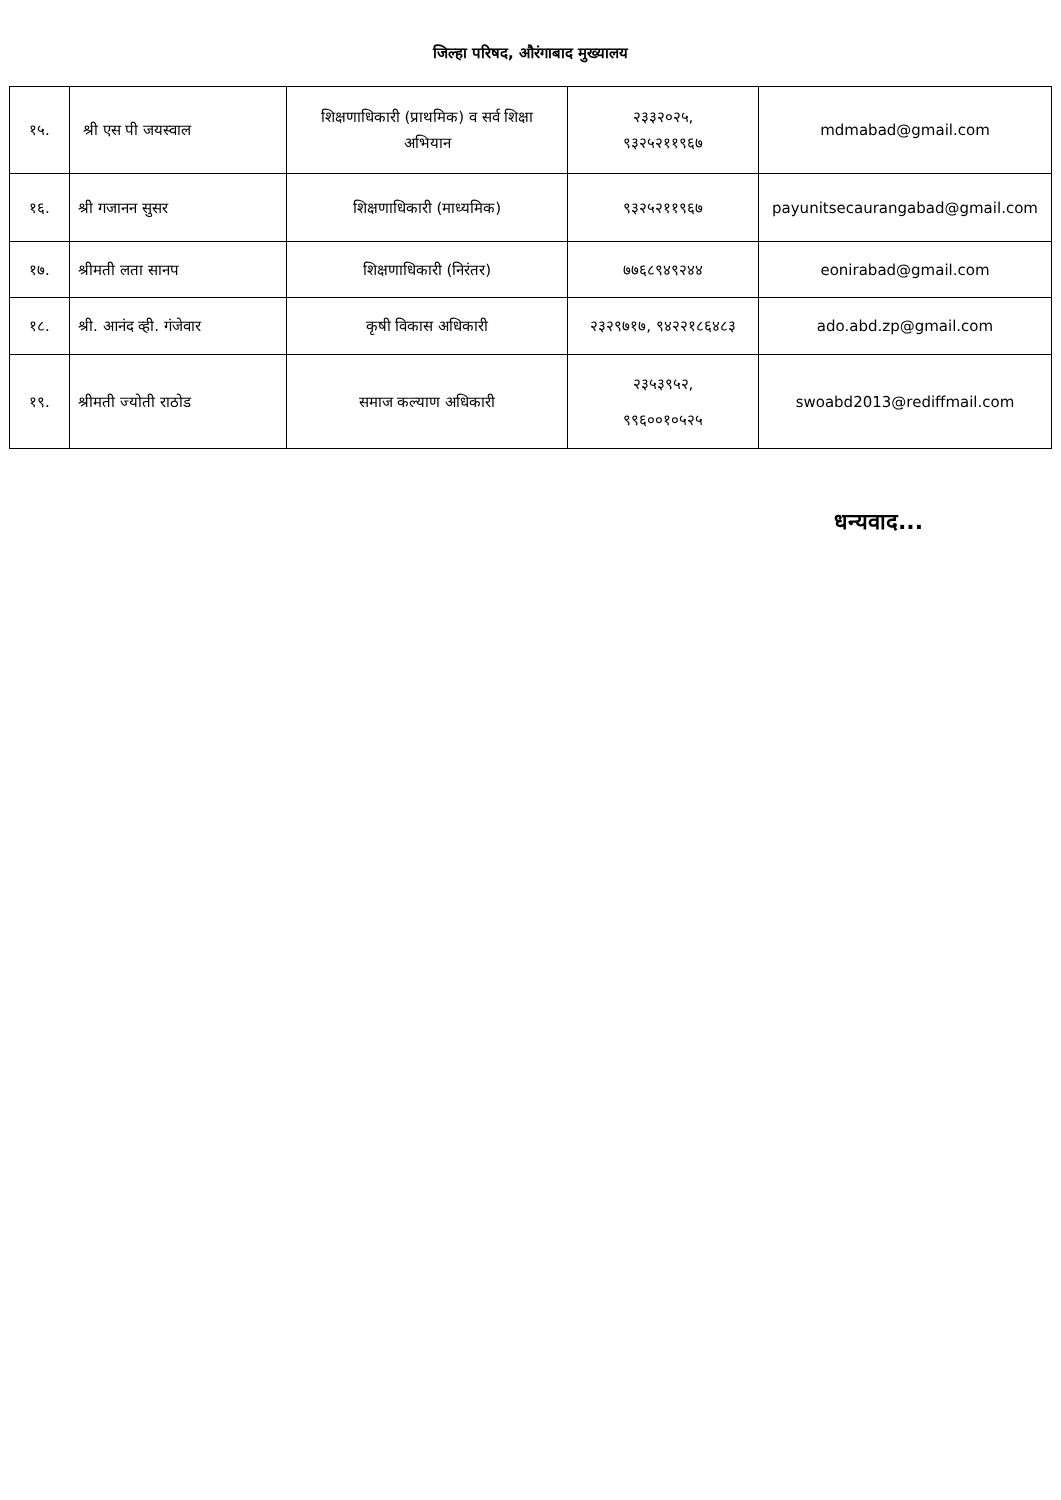जिल्हा परिषद, औरंगाबाद मुख्यालय
| १५. | श्री एस पी जयस्वाल | शिक्षणाधिकारी (प्राथमिक) व सर्व शिक्षा अभियान | २३३२०२५, ९३२५२११९६७ | mdmabad@gmail.com |
| १६. | श्री गजानन सुसर | शिक्षणाधिकारी (माध्यमिक) | ९३२५२११९६७ | payunitsecaurangabad@gmail.com |
| १७. | श्रीमती लता सानप | शिक्षणाधिकारी (निरंतर) | ७७६८९४९२४४ | eonirabad@gmail.com |
| १८. | श्री. आनंद व्ही. गंजेवार | कृषी विकास अधिकारी | २३२९७१७, ९४२२१८६४८३ | ado.abd.zp@gmail.com |
| १९. | श्रीमती ज्योती राठोड | समाज कल्याण अधिकारी | २३५३९५२, ९९६००१०५२५ | swoabd2013@rediffmail.com |
धन्यवाद...